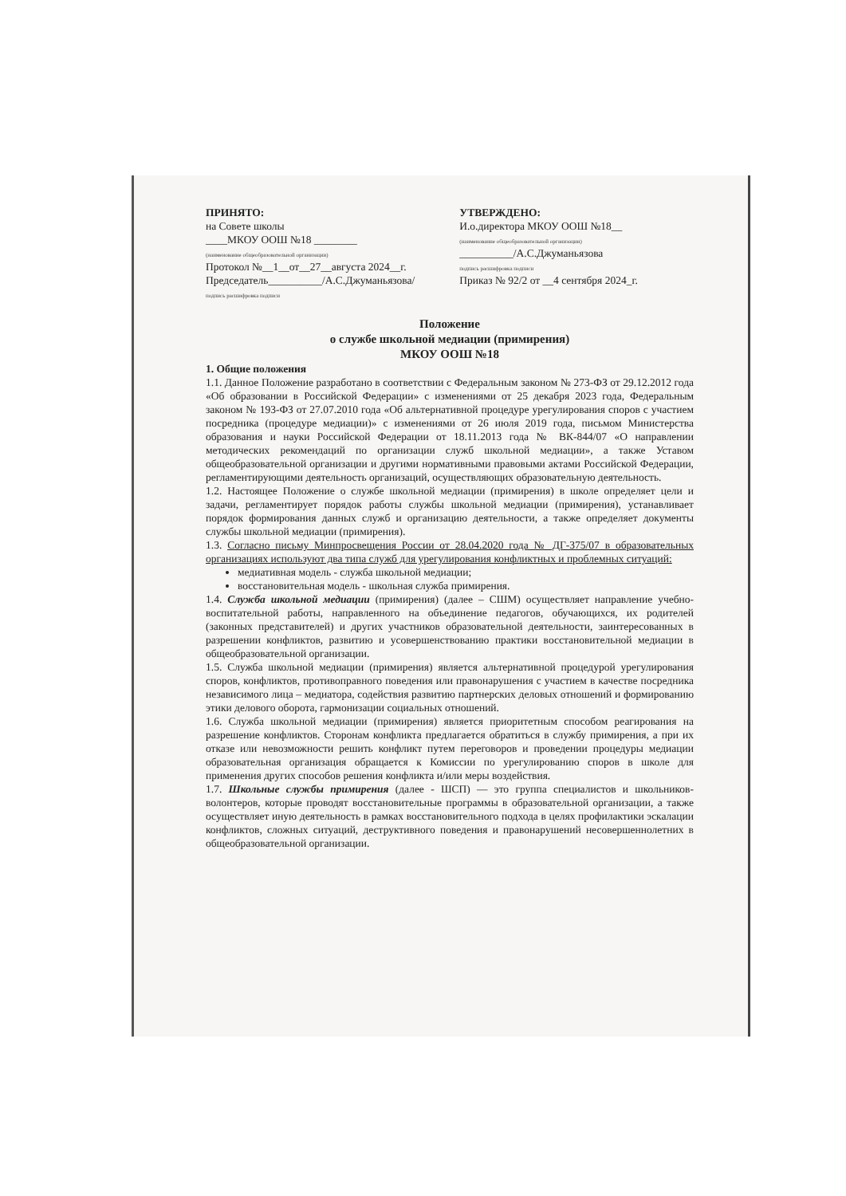ПРИНЯТО:
на Совете школы
____МКОУ ООШ №18 ________
(наименование общеобразовательной организации)
Протокол №__1__от__27__августа 2024__г.
Председатель__________/А.С.Джуманьязова/
подпись расшифровка подписи
УТВЕРЖДЕНО:
И.о.директора МКОУ ООШ №18__
(наименование общеобразовательной организации)
__________/А.С.Джуманьязова
подпись расшифровка подписи
Приказ № 92/2 от __4 сентября 2024_г.
Положение
о службе школьной медиации (примирения)
МКОУ ООШ №18
1. Общие положения
1.1. Данное Положение разработано в соответствии с Федеральным законом № 273-ФЗ от 29.12.2012 года «Об образовании в Российской Федерации» с изменениями от 25 декабря 2023 года, Федеральным законом № 193-ФЗ от 27.07.2010 года «Об альтернативной процедуре урегулирования споров с участием посредника (процедуре медиации)» с изменениями от 26 июля 2019 года, письмом Министерства образования и науки Российской Федерации от 18.11.2013 года № ВК-844/07 «О направлении методических рекомендаций по организации служб школьной медиации», а также Уставом общеобразовательной организации и другими нормативными правовыми актами Российской Федерации, регламентирующими деятельность организаций, осуществляющих образовательную деятельность.
1.2. Настоящее Положение о службе школьной медиации (примирения) в школе определяет цели и задачи, регламентирует порядок работы службы школьной медиации (примирения), устанавливает порядок формирования данных служб и организацию деятельности, а также определяет документы службы школьной медиации (примирения).
1.3. Согласно письму Минпросвещения России от 28.04.2020 года № ДГ-375/07 в образовательных организациях используют два типа служб для урегулирования конфликтных и проблемных ситуаций:
медиативная модель - служба школьной медиации;
восстановительная модель - школьная служба примирения.
1.4. Служба школьной медиации (примирения) (далее – СШМ) осуществляет направление учебно-воспитательной работы, направленного на объединение педагогов, обучающихся, их родителей (законных представителей) и других участников образовательной деятельности, заинтересованных в разрешении конфликтов, развитию и усовершенствованию практики восстановительной медиации в общеобразовательной организации.
1.5. Служба школьной медиации (примирения) является альтернативной процедурой урегулирования споров, конфликтов, противоправного поведения или правонарушения с участием в качестве посредника независимого лица – медиатора, содействия развитию партнерских деловых отношений и формированию этики делового оборота, гармонизации социальных отношений.
1.6. Служба школьной медиации (примирения) является приоритетным способом реагирования на разрешение конфликтов. Сторонам конфликта предлагается обратиться в службу примирения, а при их отказе или невозможности решить конфликт путем переговоров и проведении процедуры медиации образовательная организация обращается к Комиссии по урегулированию споров в школе для применения других способов решения конфликта и/или меры воздействия.
1.7. Школьные службы примирения (далее - ШСП) — это группа специалистов и школьников-волонтеров, которые проводят восстановительные программы в образовательной организации, а также осуществляет иную деятельность в рамках восстановительного подхода в целях профилактики эскалации конфликтов, сложных ситуаций, деструктивного поведения и правонарушений несовершеннолетних в общеобразовательной организации.